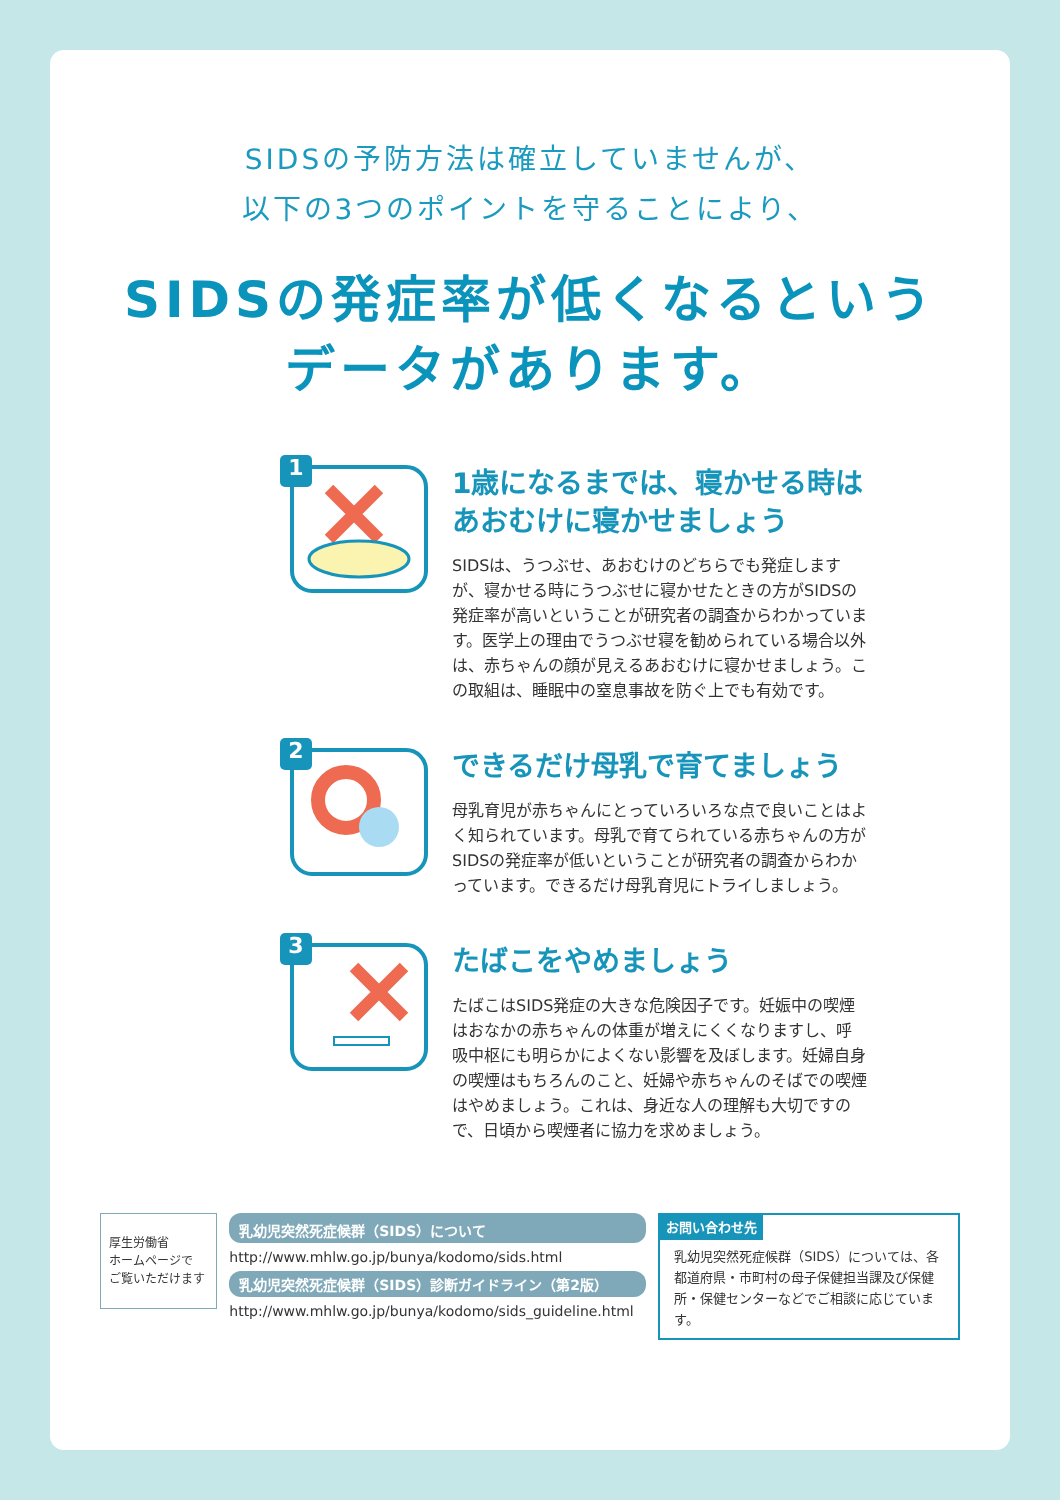SIDSの予防方法は確立していませんが、
以下の3つのポイントを守ることにより、
SIDSの発症率が低くなるという
データがあります。
1
1歳になるまでは、寝かせる時は
あおむけに寝かせましょう
SIDSは、うつぶせ、あおむけのどちらでも発症しますが、寝かせる時にうつぶせに寝かせたときの方がSIDSの発症率が高いということが研究者の調査からわかっています。医学上の理由でうつぶせ寝を勧められている場合以外は、赤ちゃんの顔が見えるあおむけに寝かせましょう。この取組は、睡眠中の窒息事故を防ぐ上でも有効です。
2
できるだけ母乳で育てましょう
母乳育児が赤ちゃんにとっていろいろな点で良いことはよく知られています。母乳で育てられている赤ちゃんの方がSIDSの発症率が低いということが研究者の調査からわかっています。できるだけ母乳育児にトライしましょう。
3
たばこをやめましょう
たばこはSIDS発症の大きな危険因子です。妊娠中の喫煙はおなかの赤ちゃんの体重が増えにくくなりますし、呼吸中枢にも明らかによくない影響を及ぼします。妊婦自身の喫煙はもちろんのこと、妊婦や赤ちゃんのそばでの喫煙はやめましょう。これは、身近な人の理解も大切ですので、日頃から喫煙者に協力を求めましょう。
厚生労働省
ホームページで
ご覧いただけます
乳幼児突然死症候群（SIDS）について
http://www.mhlw.go.jp/bunya/kodomo/sids.html
乳幼児突然死症候群（SIDS）診断ガイドライン（第2版）
http://www.mhlw.go.jp/bunya/kodomo/sids_guideline.html
お問い合わせ先
乳幼児突然死症候群（SIDS）については、各都道府県・市町村の母子保健担当課及び保健所・保健センターなどでご相談に応じています。